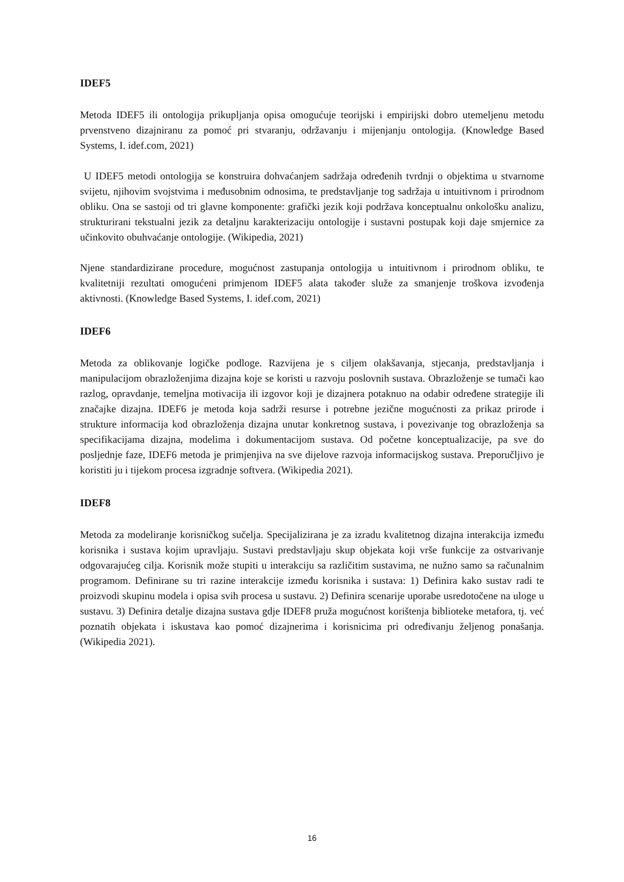IDEF5
Metoda IDEF5 ili ontologija prikupljanja opisa omogućuje teorijski i empirijski dobro utemeljenu metodu prvenstveno dizajniranu za pomoć pri stvaranju, održavanju i mijenjanju ontologija. (Knowledge Based Systems, I. idef.com, 2021)
U IDEF5 metodi ontologija se konstruira dohvaćanjem sadržaja određenih tvrdnji o objektima u stvarnome svijetu, njihovim svojstvima i međusobnim odnosima, te predstavljanje tog sadržaja u intuitivnom i prirodnom obliku. Ona se sastoji od tri glavne komponente: grafički jezik koji podržava konceptualnu onkološku analizu, strukturirani tekstualni jezik za detaljnu karakterizaciju ontologije i sustavni postupak koji daje smjernice za učinkovito obuhvaćanje ontologije. (Wikipedia, 2021)
Njene standardizirane procedure, mogućnost zastupanja ontologija u intuitivnom i prirodnom obliku, te kvalitetniji rezultati omogućeni primjenom IDEF5 alata također služe za smanjenje troškova izvođenja aktivnosti. (Knowledge Based Systems, I. idef.com, 2021)
IDEF6
Metoda za oblikovanje logičke podloge. Razvijena je s ciljem olakšavanja, stjecanja, predstavljanja i manipulacijom obrazloženjima dizajna koje se koristi u razvoju poslovnih sustava. Obrazloženje se tumači kao razlog, opravdanje, temeljna motivacija ili izgovor koji je dizajnera potaknuo na odabir određene strategije ili značajke dizajna. IDEF6 je metoda koja sadrži resurse i potrebne jezične mogućnosti za prikaz prirode i strukture informacija kod obrazloženja dizajna unutar konkretnog sustava, i povezivanje tog obrazloženja sa specifikacijama dizajna, modelima i dokumentacijom sustava. Od početne konceptualizacije, pa sve do posljednje faze, IDEF6 metoda je primjenjiva na sve dijelove razvoja informacijskog sustava. Preporučljivo je koristiti ju i tijekom procesa izgradnje softvera. (Wikipedia 2021).
IDEF8
Metoda za modeliranje korisničkog sučelja. Specijalizirana je za izradu kvalitetnog dizajna interakcija između korisnika i sustava kojim upravljaju. Sustavi predstavljaju skup objekata koji vrše funkcije za ostvarivanje odgovarajućeg cilja. Korisnik može stupiti u interakciju sa različitim sustavima, ne nužno samo sa računalnim programom. Definirane su tri razine interakcije između korisnika i sustava: 1) Definira kako sustav radi te proizvodi skupinu modela i opisa svih procesa u sustavu. 2) Definira scenarije uporabe usredotočene na uloge u sustavu. 3) Definira detalje dizajna sustava gdje IDEF8 pruža mogućnost korištenja biblioteke metafora, tj. već poznatih objekata i iskustava kao pomoć dizajnerima i korisnicima pri određivanju željenog ponašanja. (Wikipedia 2021).
16